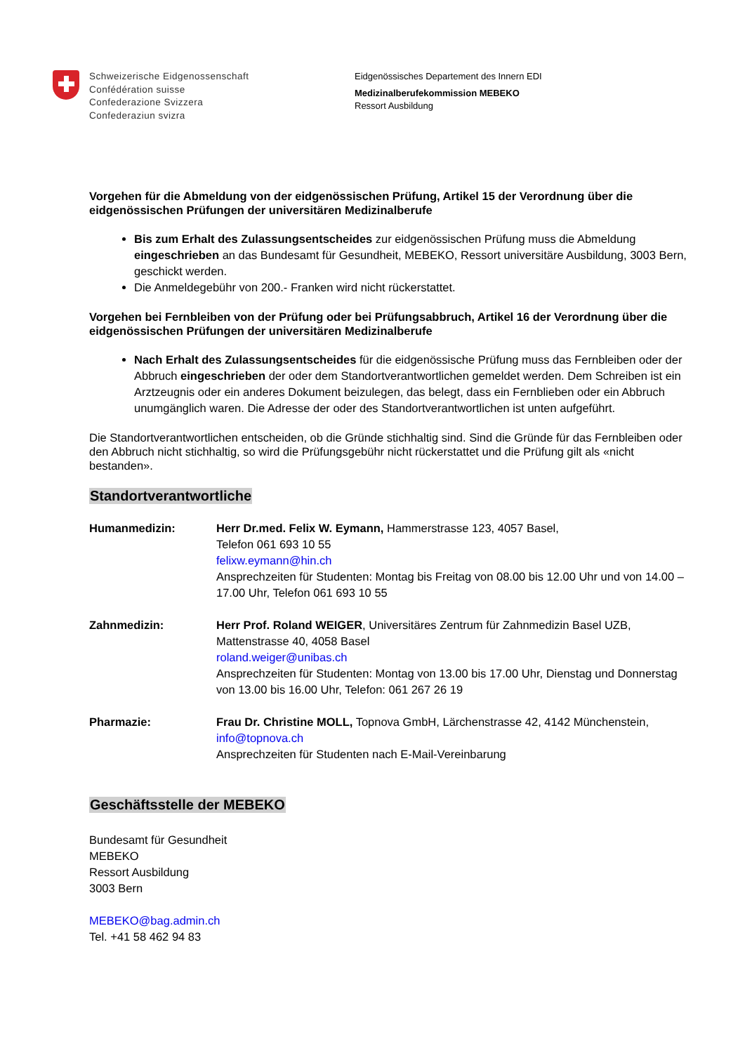Schweizerische Eidgenossenschaft
Confédération suisse
Confederazione Svizzera
Confederaziun svizra
Eidgenössisches Departement des Innern EDI
Medizinalberufekommission MEBEKO
Ressort Ausbildung
Vorgehen für die Abmeldung von der eidgenössischen Prüfung, Artikel 15 der Verordnung über die eidgenössischen Prüfungen der universitären Medizinalberufe
Bis zum Erhalt des Zulassungsentscheides zur eidgenössischen Prüfung muss die Abmeldung eingeschrieben an das Bundesamt für Gesundheit, MEBEKO, Ressort universitäre Ausbildung, 3003 Bern, geschickt werden.
Die Anmeldegebühr von 200.- Franken wird nicht rückerstattet.
Vorgehen bei Fernbleiben von der Prüfung oder bei Prüfungsabbruch, Artikel 16 der Verordnung über die eidgenössischen Prüfungen der universitären Medizinalberufe
Nach Erhalt des Zulassungsentscheides für die eidgenössische Prüfung muss das Fernbleiben oder der Abbruch eingeschrieben der oder dem Standortverantwortlichen gemeldet werden. Dem Schreiben ist ein Arztzeugnis oder ein anderes Dokument beizulegen, das belegt, dass ein Fernblieben oder ein Abbruch unumgänglich waren. Die Adresse der oder des Standortverantwortlichen ist unten aufgeführt.
Die Standortverantwortlichen entscheiden, ob die Gründe stichhaltig sind. Sind die Gründe für das Fernbleiben oder den Abbruch nicht stichhaltig, so wird die Prüfungsgebühr nicht rückerstattet und die Prüfung gilt als «nicht bestanden».
Standortverantwortliche
Humanmedizin: Herr Dr.med. Felix W. Eymann, Hammerstrasse 123, 4057 Basel,
Telefon 061 693 10 55
felixw.eymann@hin.ch
Ansprechzeiten für Studenten: Montag bis Freitag von 08.00 bis 12.00 Uhr und von 14.00 – 17.00 Uhr, Telefon 061 693 10 55
Zahnmedizin: Herr Prof. Roland WEIGER, Universitäres Zentrum für Zahnmedizin Basel UZB, Mattenstrasse 40, 4058 Basel
roland.weiger@unibas.ch
Ansprechzeiten für Studenten: Montag von 13.00 bis 17.00 Uhr, Dienstag und Donnerstag von 13.00 bis 16.00 Uhr, Telefon: 061 267 26 19
Pharmazie: Frau Dr. Christine MOLL, Topnova GmbH, Lärchenstrasse 42, 4142 Münchenstein,
info@topnova.ch
Ansprechzeiten für Studenten nach E-Mail-Vereinbarung
Geschäftsstelle der MEBEKO
Bundesamt für Gesundheit
MEBEKO
Ressort Ausbildung
3003 Bern
MEBEKO@bag.admin.ch
Tel. +41 58 462 94 83